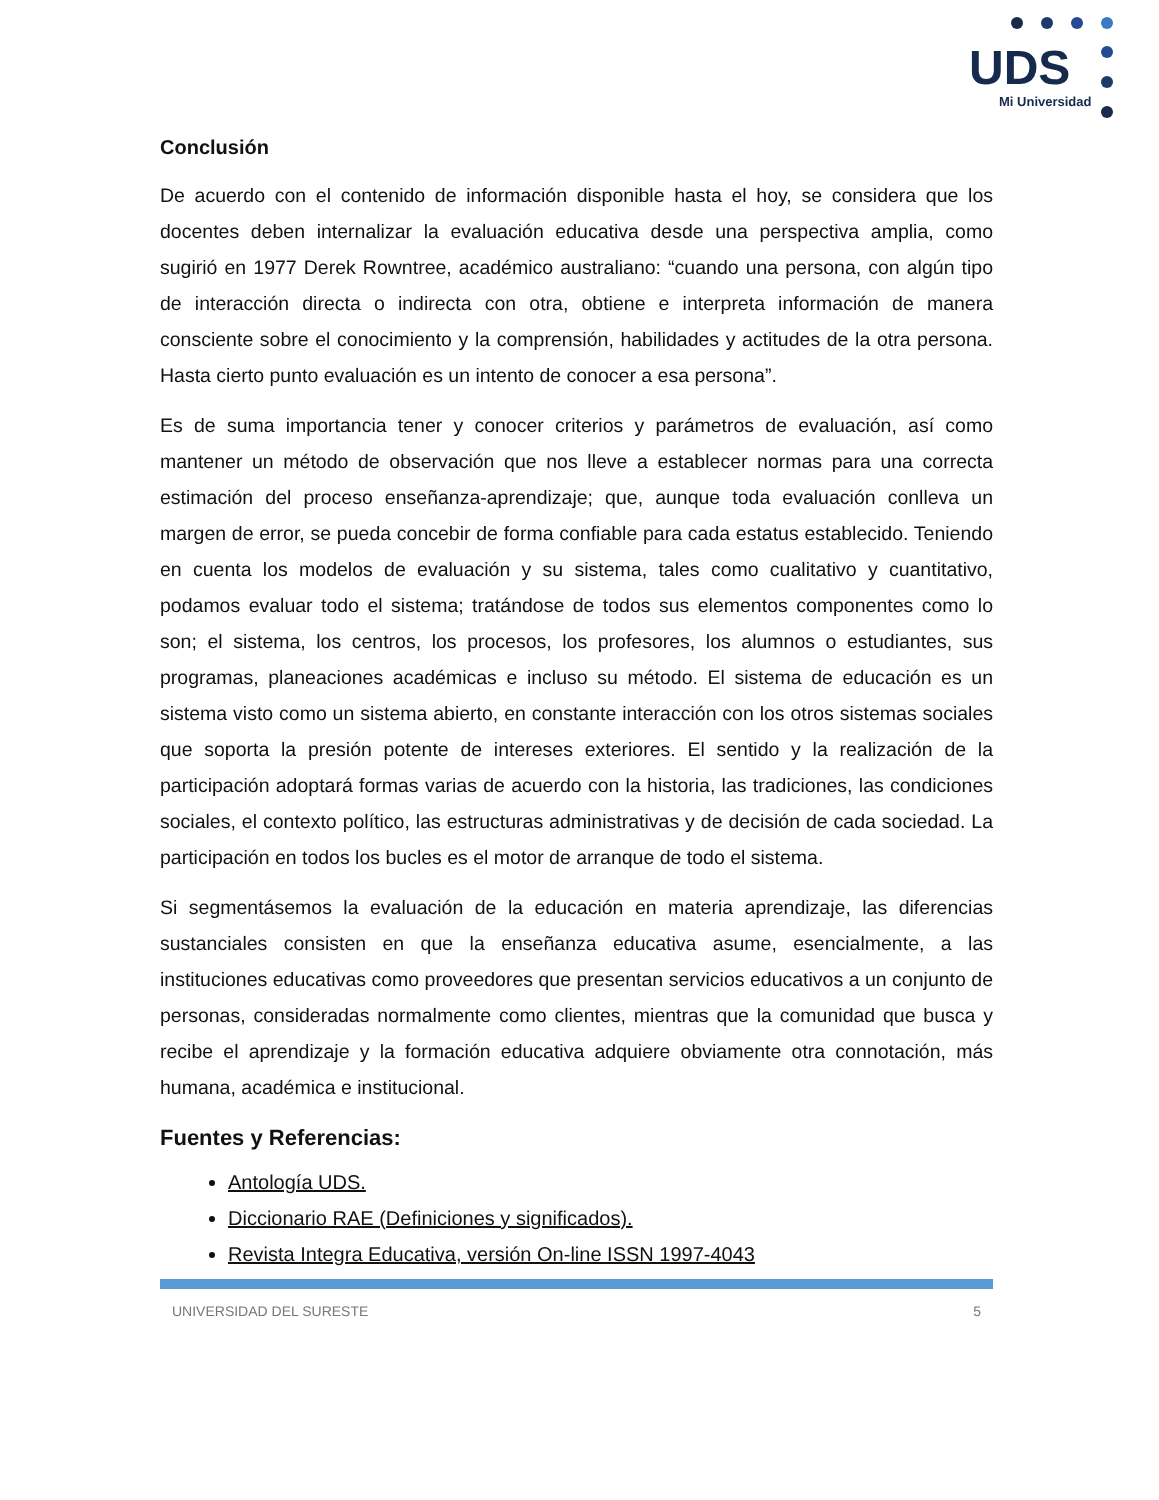UDS
Mi Universidad
Conclusión
De acuerdo con el contenido de información disponible hasta el hoy, se considera que los docentes deben internalizar la evaluación educativa desde una perspectiva amplia, como sugirió en 1977 Derek Rowntree, académico australiano: “cuando una persona, con algún tipo de interacción directa o indirecta con otra, obtiene e interpreta información de manera consciente sobre el conocimiento y la comprensión, habilidades y actitudes de la otra persona. Hasta cierto punto evaluación es un intento de conocer a esa persona”.
Es de suma importancia tener y conocer criterios y parámetros de evaluación, así como mantener un método de observación que nos lleve a establecer normas para una correcta estimación del proceso enseñanza-aprendizaje; que, aunque toda evaluación conlleva un margen de error, se pueda concebir de forma confiable para cada estatus establecido. Teniendo en cuenta los modelos de evaluación y su sistema, tales como cualitativo y cuantitativo, podamos evaluar todo el sistema; tratándose de todos sus elementos componentes como lo son; el sistema, los centros, los procesos, los profesores, los alumnos o estudiantes, sus programas, planeaciones académicas e incluso su método. El sistema de educación es un sistema visto como un sistema abierto, en constante interacción con los otros sistemas sociales que soporta la presión potente de intereses exteriores. El sentido y la realización de la participación adoptará formas varias de acuerdo con la historia, las tradiciones, las condiciones sociales, el contexto político, las estructuras administrativas y de decisión de cada sociedad. La participación en todos los bucles es el motor de arranque de todo el sistema.
Si segmentásemos la evaluación de la educación en materia aprendizaje, las diferencias sustanciales consisten en que la enseñanza educativa asume, esencialmente, a las instituciones educativas como proveedores que presentan servicios educativos a un conjunto de personas, consideradas normalmente como clientes, mientras que la comunidad que busca y recibe el aprendizaje y la formación educativa adquiere obviamente otra connotación, más humana, académica e institucional.
Fuentes y Referencias:
Antología UDS.
Diccionario RAE (Definiciones y significados).
Revista Integra Educativa, versión On-line ISSN 1997-4043
UNIVERSIDAD DEL SURESTE 5